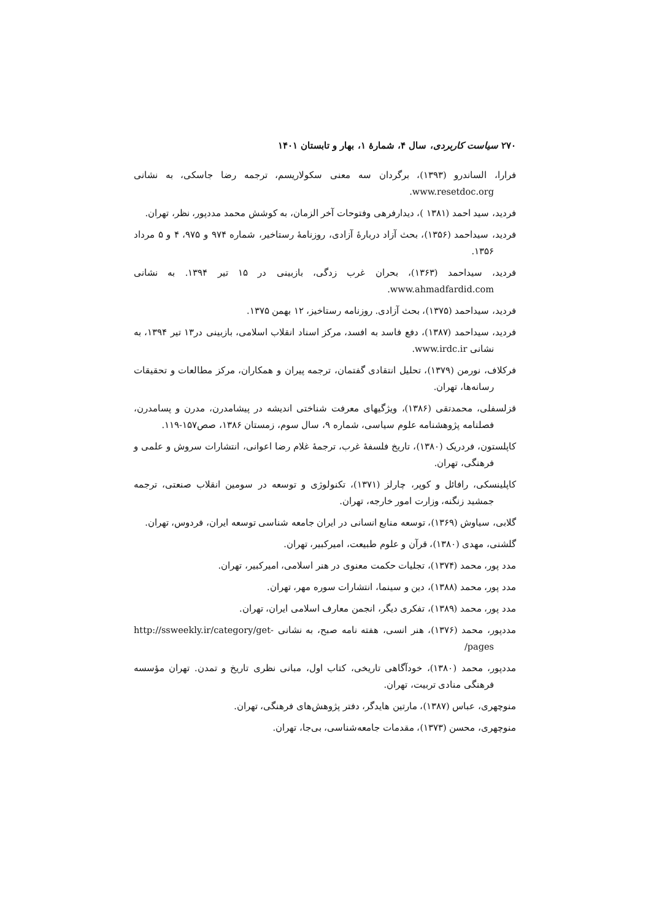۲۷۰ سیاست کاربردی، سال ۴، شمارهٔ ۱، بهار و تابستان ۱۴۰۱
فرارا، الساندرو (۱۳۹۳)، برگردان سه معنی سکولاریسم، ترجمه رضا جاسکی، به نشانی www.resetdoc.org.
فردید، سید احمد (۱۳۸۱ )، دیدارفرهی وفتوحات آخر الزمان، به کوشش محمد مددپور، نظر، تهران.
فردید، سیداحمد (۱۳۵۶)، بحث آزاد دربارهٔ آزادی، روزنامهٔ رستاخیر، شماره ۹۷۴ و ۹۷۵، ۴ و ۵ مرداد ۱۳۵۶.
فردید، سیداحمد (۱۳۶۳)، بحران غرب زدگی، بازبینی در ۱۵ تیر ۱۳۹۴. به نشانی www.ahmadfardid.com.
فردید، سیداحمد (۱۳۷۵)، بحث آزادی. روزنامه رستاخیز، ۱۲ بهمن ۱۳۷۵.
فردید، سیداحمد (۱۳۸۷)، دفع فاسد به افسد، مرکز اسناد انقلاب اسلامی، بازبینی در۱۳ تیر ۱۳۹۴، به نشانی www.irdc.ir.
فرکلاف، نورمن (۱۳۷۹)، تحلیل انتقادی گفتمان، ترجمه پیران و همکاران، مرکز مطالعات و تحقیقات رسانه‌ها، تهران.
قزلسفلی، محمدتقی (۱۳۸۶)، ویژگیهای معرفت شناختی اندیشه در پیشامدرن، مدرن و پسامدرن، فصلنامه پژوهشنامه علوم سیاسی، شماره ۹، سال سوم، زمستان ۱۳۸۶، صص۱۵۷-۱۱۹.
کاپلستون، فردریک (۱۳۸۰)، تاریخ فلسفهٔ غرب، ترجمهٔ غلام رضا اعوانی، انتشارات سروش و علمی و فرهنگی، تهران.
کاپلینسکی، رافائل و کوپر، چارلز (۱۳۷۱)، تکنولوژی و توسعه در سومین انقلاب صنعتی، ترجمه جمشید زنگنه، وزارت امور خارجه، تهران.
گلابی، سیاوش (۱۳۶۹)، توسعه منابع انسانی در ایران جامعه شناسی توسعه ایران، فردوس، تهران.
گلشنی، مهدی (۱۳۸۰)، قرآن و علوم طبیعت، امیرکبیر، تهران.
مدد پور، محمد (۱۳۷۴)، تجلیات حکمت معنوی در هنر اسلامی، امیرکبیر، تهران.
مدد پور، محمد (۱۳۸۸)، دین و سینما، انتشارات سوره مهر، تهران.
مدد پور، محمد (۱۳۸۹)، تفکری دیگر، انجمن معارف اسلامی ایران، تهران.
مددپور، محمد (۱۳۷۶)، هنر انسی، هفته نامه صبح، به نشانی http://ssweekly.ir/category/get-pages/
مددپور، محمد (۱۳۸۰)، خودآگاهی تاریخی، کتاب اول، مبانی نظری تاریخ و تمدن. تهران مؤسسه فرهنگی منادی تربیت، تهران.
منوچهری، عباس (۱۳۸۷)، مارتین هایدگر، دفتر پژوهش‌های فرهنگی، تهران.
منوچهری، محسن (۱۳۷۳)، مقدمات جامعه‌شناسی، بی‌جا، تهران.